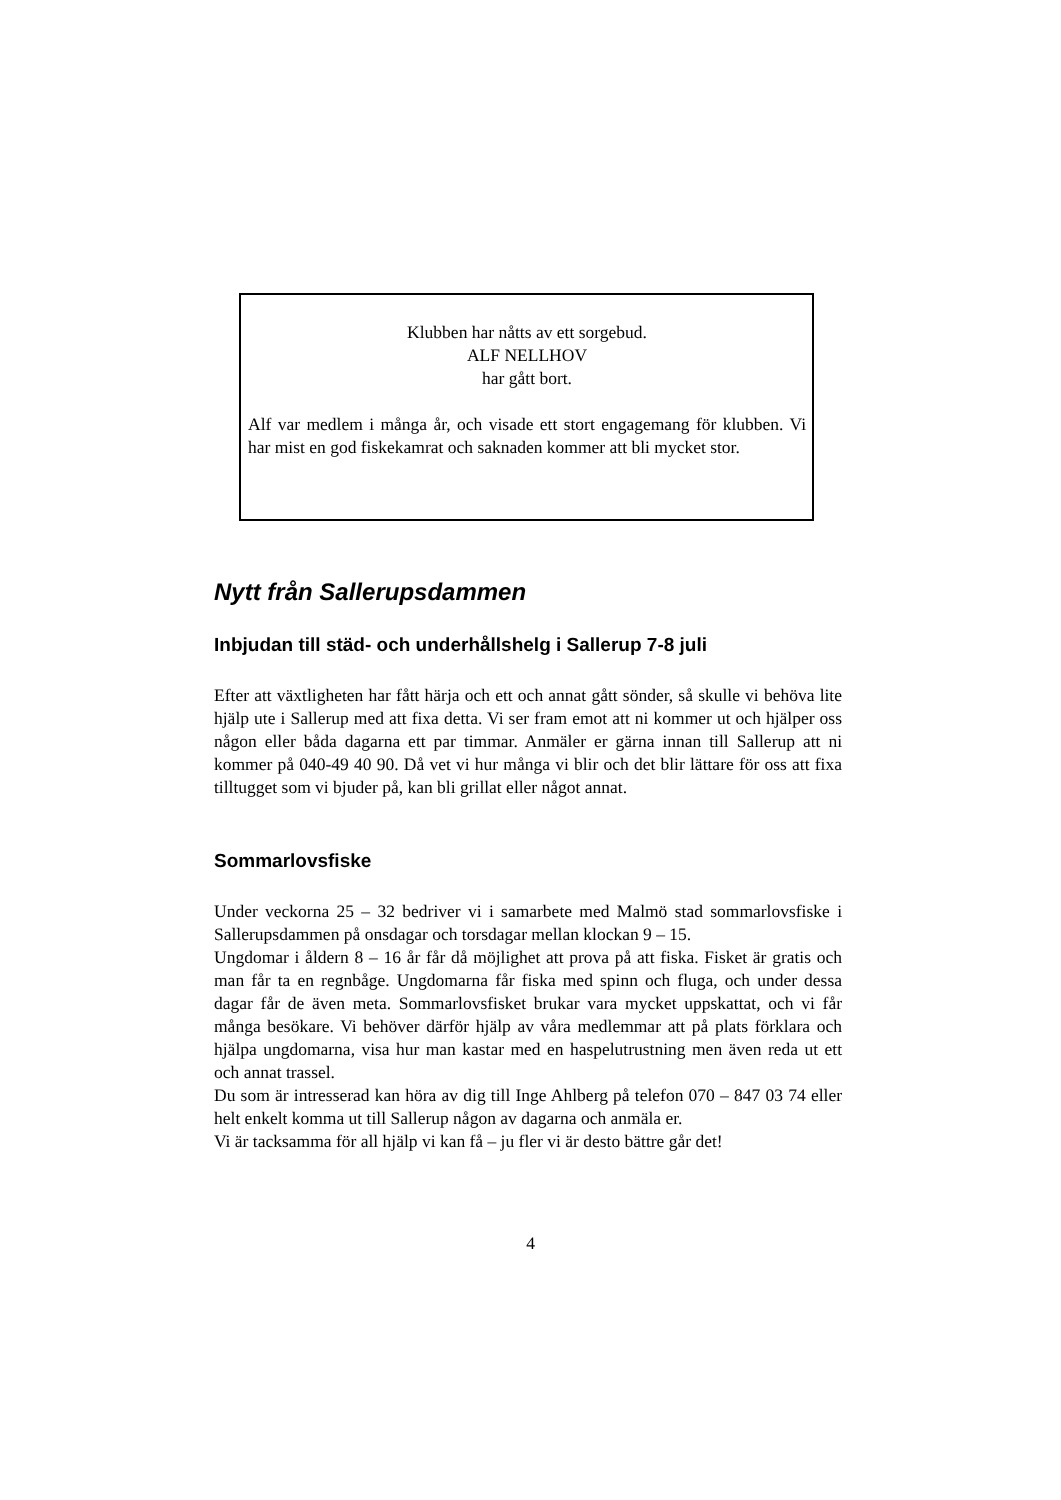Klubben har nåtts av ett sorgebud.
ALF NELLHOV
har gått bort.
Alf var medlem i många år, och visade ett stort engagemang för klubben. Vi har mist en god fiskekamrat och saknaden kommer att bli mycket stor.
Nytt från Sallerupsdammen
Inbjudan till städ- och underhållshelg i Sallerup 7-8 juli
Efter att växtligheten har fått härja och ett och annat gått sönder, så skulle vi behöva lite hjälp ute i Sallerup med att fixa detta. Vi ser fram emot att ni kommer ut och hjälper oss någon eller båda dagarna ett par timmar. Anmäler er gärna innan till Sallerup att ni kommer på 040-49 40 90. Då vet vi hur många vi blir och det blir lättare för oss att fixa tilltugget som vi bjuder på, kan bli grillat eller något annat.
Sommarlovsfiske
Under veckorna 25 – 32 bedriver vi i samarbete med Malmö stad sommarlovsfiske i Sallerupsdammen på onsdagar och torsdagar mellan klockan 9 – 15.
Ungdomar i åldern 8 – 16 år får då möjlighet att prova på att fiska. Fisket är gratis och man får ta en regnbåge. Ungdomarna får fiska med spinn och fluga, och under dessa dagar får de även meta. Sommarlovsfisket brukar vara mycket uppskattat, och vi får många besökare. Vi behöver därför hjälp av våra medlemmar att på plats förklara och hjälpa ungdomarna, visa hur man kastar med en haspelutrustning men även reda ut ett och annat trassel.
Du som är intresserad kan höra av dig till Inge Ahlberg på telefon 070 – 847 03 74 eller helt enkelt komma ut till Sallerup någon av dagarna och anmäla er.
Vi är tacksamma för all hjälp vi kan få – ju fler vi är desto bättre går det!
4